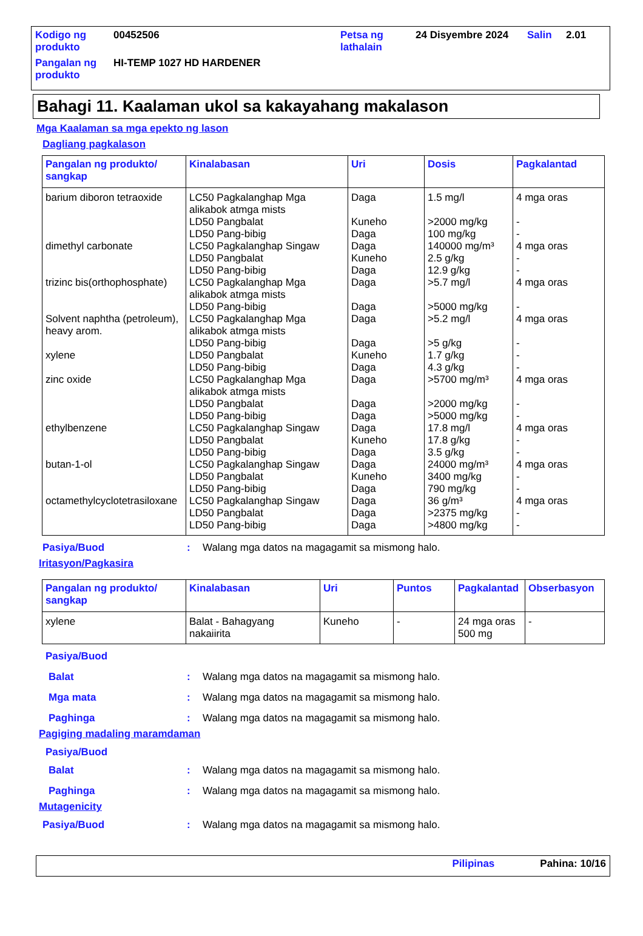| Kodigo ng produkto | 00452506 | Petsa ng lathalain | 24 Disyembre 2024 | Salin | 2.01 |
| Pangalan ng produkto | HI-TEMP 1027 HD HARDENER | | | | |
Bahagi 11. Kaalaman ukol sa kakayahang makalason
Mga Kaalaman sa mga epekto ng lason
Dagliang pagkalason
| Pangalan ng produkto/ sangkap | Kinalabasan | Uri | Dosis | Pagkalantad |
| --- | --- | --- | --- | --- |
| barium diboron tetraoxide dimethyl carbonate trizinc bis(orthophosphate) Solvent naphtha (petroleum), heavy arom. xylene zinc oxide ethylbenzene butan-1-ol octamethylcyclotetrasiloxane | LC50 Pagkalanghap Mga alikabok atmga mists LD50 Pangbalat LD50 Pang-bibig LC50 Pagkalanghap Singaw LD50 Pangbalat LD50 Pang-bibig LC50 Pagkalanghap Mga alikabok atmga mists LD50 Pang-bibig LC50 Pagkalanghap Mga alikabok atmga mists LD50 Pang-bibig LD50 Pangbalat LD50 Pang-bibig LC50 Pagkalanghap Mga alikabok atmga mists LD50 Pangbalat LD50 Pang-bibig LC50 Pagkalanghap Singaw LD50 Pangbalat LD50 Pang-bibig LC50 Pagkalanghap Singaw LD50 Pangbalat LD50 Pang-bibig LC50 Pagkalanghap Singaw LD50 Pangbalat LD50 Pang-bibig | Daga Kuneho Daga Daga Kuneho Daga Daga Daga Daga Daga Kuneho Daga Daga Daga Daga Daga Kuneho Daga Daga Kuneho Daga Daga Daga Daga | 1.5 mg/l >2000 mg/kg 100 mg/kg 140000 mg/m³ 2.5 g/kg 12.9 g/kg >5.7 mg/l >5000 mg/kg >5.2 mg/l >5 g/kg 1.7 g/kg 4.3 g/kg >5700 mg/m³ >2000 mg/kg >5000 mg/kg 17.8 mg/l 17.8 g/kg 3.5 g/kg 24000 mg/m³ 3400 mg/kg 790 mg/kg 36 g/m³ >2375 mg/kg >4800 mg/kg | 4 mga oras - - 4 mga oras - - 4 mga oras - 4 mga oras - - - 4 mga oras - - 4 mga oras - - 4 mga oras - - 4 mga oras - - |
Pasiya/Buod: Walang mga datos na magagamit sa mismong halo.
Iritasyon/Pagkasira
| Pangalan ng produkto/ sangkap | Kinalabasan | Uri | Puntos | Pagkalantad | Obserbasyon |
| --- | --- | --- | --- | --- | --- |
| xylene | Balat - Bahagyang nakaiirita | Kuneho | - | 24 mga oras 500 mg | - |
Pasiya/Buod
Balat: Walang mga datos na magagamit sa mismong halo.
Mga mata: Walang mga datos na magagamit sa mismong halo.
Paghinga: Walang mga datos na magagamit sa mismong halo.
Pagiging madaling maramdaman
Pasiya/Buod
Balat: Walang mga datos na magagamit sa mismong halo.
Paghinga: Walang mga datos na magagamit sa mismong halo.
Mutagenicity
Pasiya/Buod: Walang mga datos na magagamit sa mismong halo.
Pilipinas Pahina: 10/16